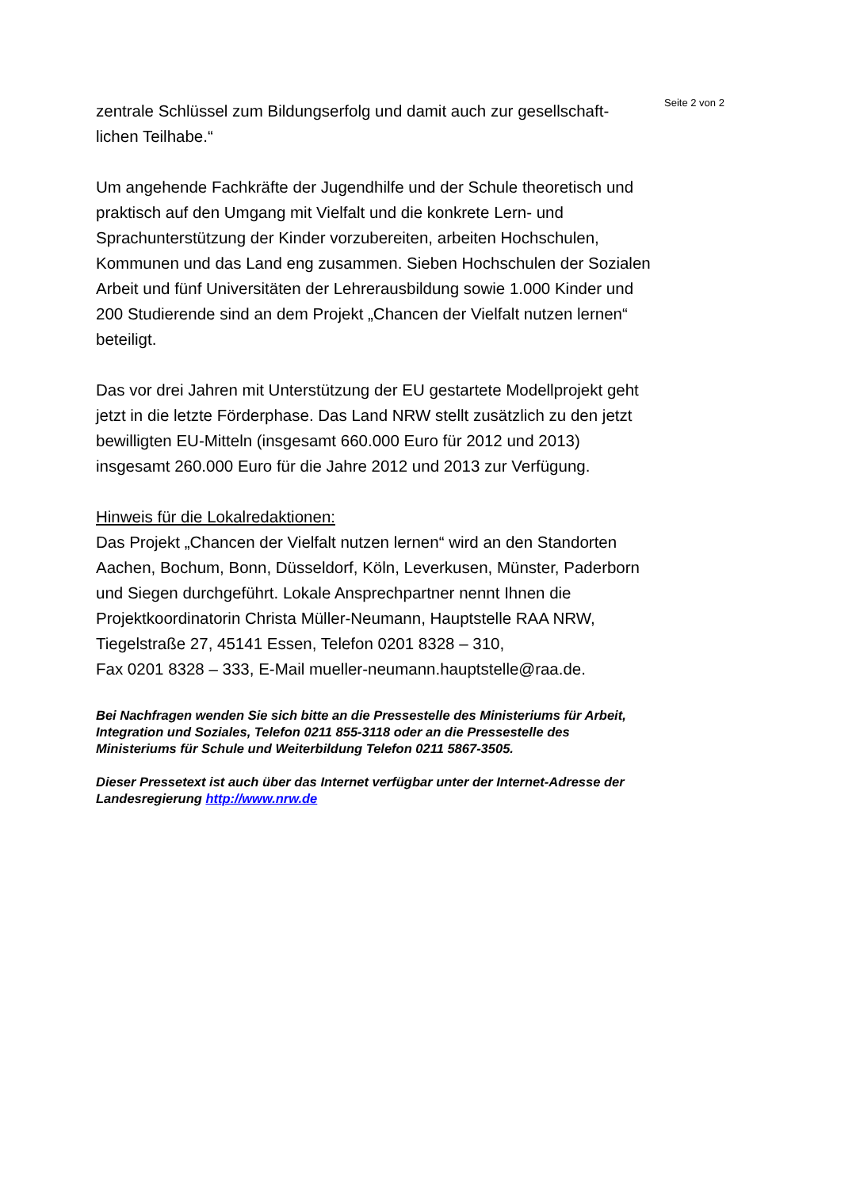Seite 2 von 2
zentrale Schlüssel zum Bildungserfolg und damit auch zur gesellschaft-lichen Teilhabe.“
Um angehende Fachkräfte der Jugendhilfe und der Schule theoretisch und praktisch auf den Umgang mit Vielfalt und die konkrete Lern- und Sprachunterstützung der Kinder vorzubereiten, arbeiten Hochschulen, Kommunen und das Land eng zusammen. Sieben Hochschulen der Sozialen Arbeit und fünf Universitäten der Lehrerausbildung sowie 1.000 Kinder und 200 Studierende sind an dem Projekt „Chancen der Vielfalt nutzen lernen“ beteiligt.
Das vor drei Jahren mit Unterstützung der EU gestartete Modellprojekt geht jetzt in die letzte Förderphase. Das Land NRW stellt zusätzlich zu den jetzt bewilligten EU-Mitteln (insgesamt 660.000 Euro für 2012 und 2013) insgesamt 260.000 Euro für die Jahre 2012 und 2013 zur Verfügung.
Hinweis für die Lokalredaktionen:
Das Projekt „Chancen der Vielfalt nutzen lernen“ wird an den Standorten Aachen, Bochum, Bonn, Düsseldorf, Köln, Leverkusen, Münster, Paderborn und Siegen durchgeführt. Lokale Ansprechpartner nennt Ihnen die Projektkoordinatorin Christa Müller-Neumann, Hauptstelle RAA NRW, Tiegelstraße 27, 45141 Essen, Telefon 0201 8328 – 310,
Fax 0201 8328 – 333, E-Mail mueller-neumann.hauptstelle@raa.de.
Bei Nachfragen wenden Sie sich bitte an die Pressestelle des Ministeriums für Arbeit, Integration und Soziales, Telefon 0211 855-3118 oder an die Pressestelle des Ministeriums für Schule und Weiterbildung Telefon 0211 5867-3505.
Dieser Pressetext ist auch über das Internet verfügbar unter der Internet-Adresse der Landesregierung http://www.nrw.de